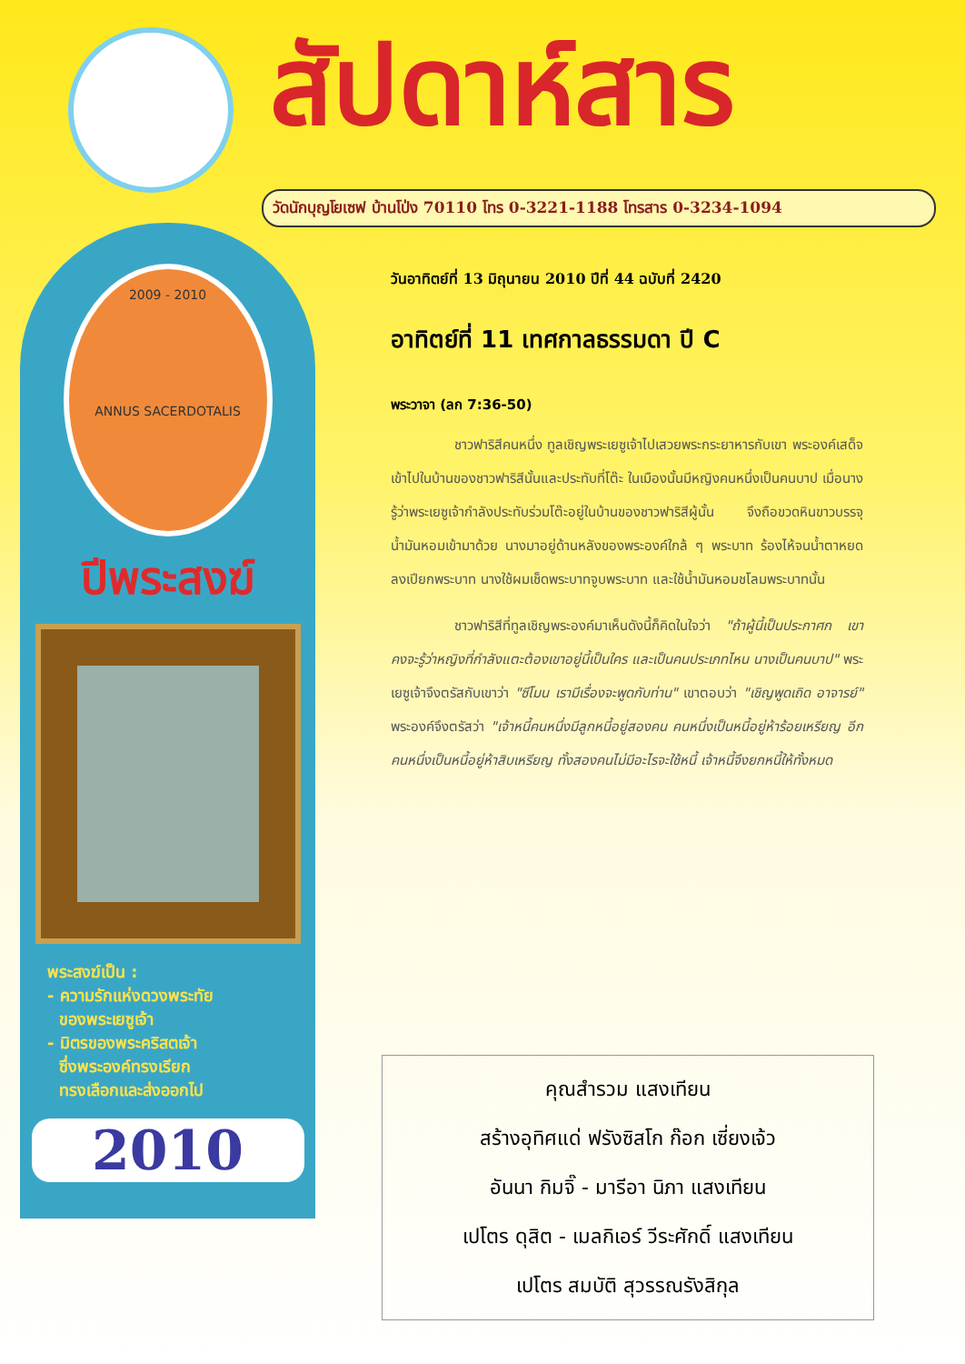สัปดาห์สาร
วัดนักบุญโยเซฟ บ้านโป่ง 70110 โทร 0-3221-1188 โทรสาร 0-3234-1094
2009 - 2010
ANNUS SACERDOTALIS
ปีพระสงฆ์
พระสงฆ์เป็น :
- ความรักแห่งดวงพระทัย
ของพระเยซูเจ้า
- มิตรของพระคริสตเจ้า
ซึ่งพระองค์ทรงเรียก
ทรงเลือกและส่งออกไป
2010
วันอาทิตย์ที่ 13 มิถุนายน 2010 ปีที่ 44 ฉบับที่ 2420
อาทิตย์ที่ 11 เทศกาลธรรมดา ปี C
พระวาจา (ลก 7:36-50)
ชาวฟาริสีคนหนึ่ง ทูลเชิญพระเยซูเจ้าไปเสวยพระกระยาหารกับเขา พระองค์เสด็จเข้าไปในบ้านของชาวฟาริสีนั้นและประทับที่โต๊ะ ในเมืองนั้นมีหญิงคนหนึ่งเป็นคนบาป เมื่อนางรู้ว่าพระเยซูเจ้ากำลังประทับร่วมโต๊ะอยู่ในบ้านของชาวฟาริสีผู้นั้น จึงถือขวดหินขาวบรรจุน้ำมันหอมเข้ามาด้วย นางมาอยู่ด้านหลังของพระองค์ใกล้ ๆ พระบาท ร้องไห้จนน้ำตาหยดลงเปียกพระบาท นางใช้ผมเช็ดพระบาทจูบพระบาท และใช้น้ำมันหอมชโลมพระบาทนั้น
ชาวฟาริสีที่ทูลเชิญพระองค์มาเห็นดังนี้ก็คิดในใจว่า "ถ้าผู้นี้เป็นประกาศก เขาคงจะรู้ว่าหญิงที่กำลังแตะต้องเขาอยู่นี้เป็นใคร และเป็นคนประเภทไหน นางเป็นคนบาป" พระเยซูเจ้าจึงตรัสกับเขาว่า "ซีโมน เรามีเรื่องจะพูดกับท่าน" เขาตอบว่า "เชิญพูดเถิด อาจารย์" พระองค์จึงตรัสว่า "เจ้าหนี้คนหนึ่งมีลูกหนี้อยู่สองคน คนหนึ่งเป็นหนี้อยู่ห้าร้อยเหรียญ อีกคนหนึ่งเป็นหนี้อยู่ห้าสิบเหรียญ ทั้งสองคนไม่มีอะไรจะใช้หนี้ เจ้าหนี้จึงยกหนี้ให้ทั้งหมด
คุณสำรวม แสงเทียน
สร้างอุทิศแด่ ฟรังซิสโก ก๊อก เซี่ยงเจ้ว
อันนา กิมจิ๊ - มารีอา นิภา แสงเทียน
เปโตร ดุสิต - เมลกิเอร์ วีระศักดิ์ แสงเทียน
เปโตร สมบัติ สุวรรณรังสิกุล